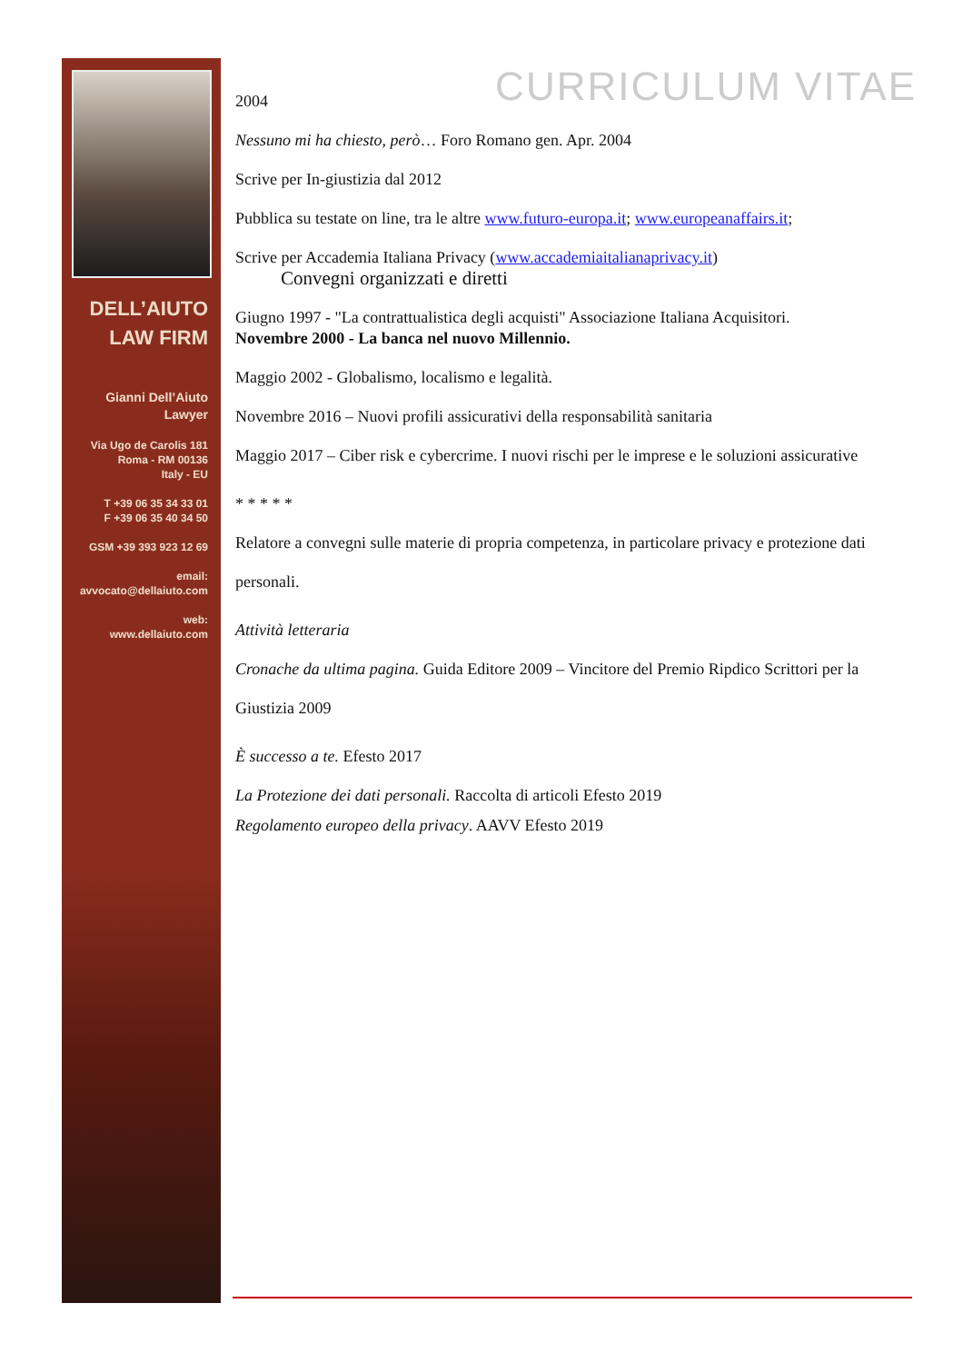DELL’AIUTO
LAW FIRM
Gianni Dell’Aiuto
Lawyer
Via Ugo de Carolis 181
Roma - RM 00136
Italy - EU
T +39 06 35 34 33 01
F +39 06 35 40 34 50
GSM +39 393 923 12 69
email:
avvocato@dellaiuto.com
web:
www.dellaiuto.com
CURRICULUM VITAE
2004
Nessuno mi ha chiesto, però… Foro Romano gen. Apr. 2004
Scrive per In-giustizia dal 2012
Pubblica su testate on line, tra le altre www.futuro-europa.it; www.europeanaffairs.it;
Scrive per Accademia Italiana Privacy (www.accademiaitalianaprivacy.it)
Convegni organizzati e diretti
Giugno 1997 - "La contrattualistica degli acquisti" Associazione Italiana Acquisitori.
Novembre 2000 - La banca nel nuovo Millennio.
Maggio 2002 - Globalismo, localismo e legalità.
Novembre 2016 – Nuovi profili assicurativi della responsabilità sanitaria
Maggio 2017 – Ciber risk e cybercrime. I nuovi rischi per le imprese e le soluzioni assicurative
* * * * *
Relatore a convegni sulle materie di propria competenza, in particolare privacy e protezione dati personali.
Attività letteraria
Cronache da ultima pagina. Guida Editore 2009 – Vincitore del Premio Ripdico Scrittori per la Giustizia 2009
È successo a te. Efesto 2017
La Protezione dei dati personali. Raccolta di articoli Efesto 2019
Regolamento europeo della privacy. AAVV Efesto 2019